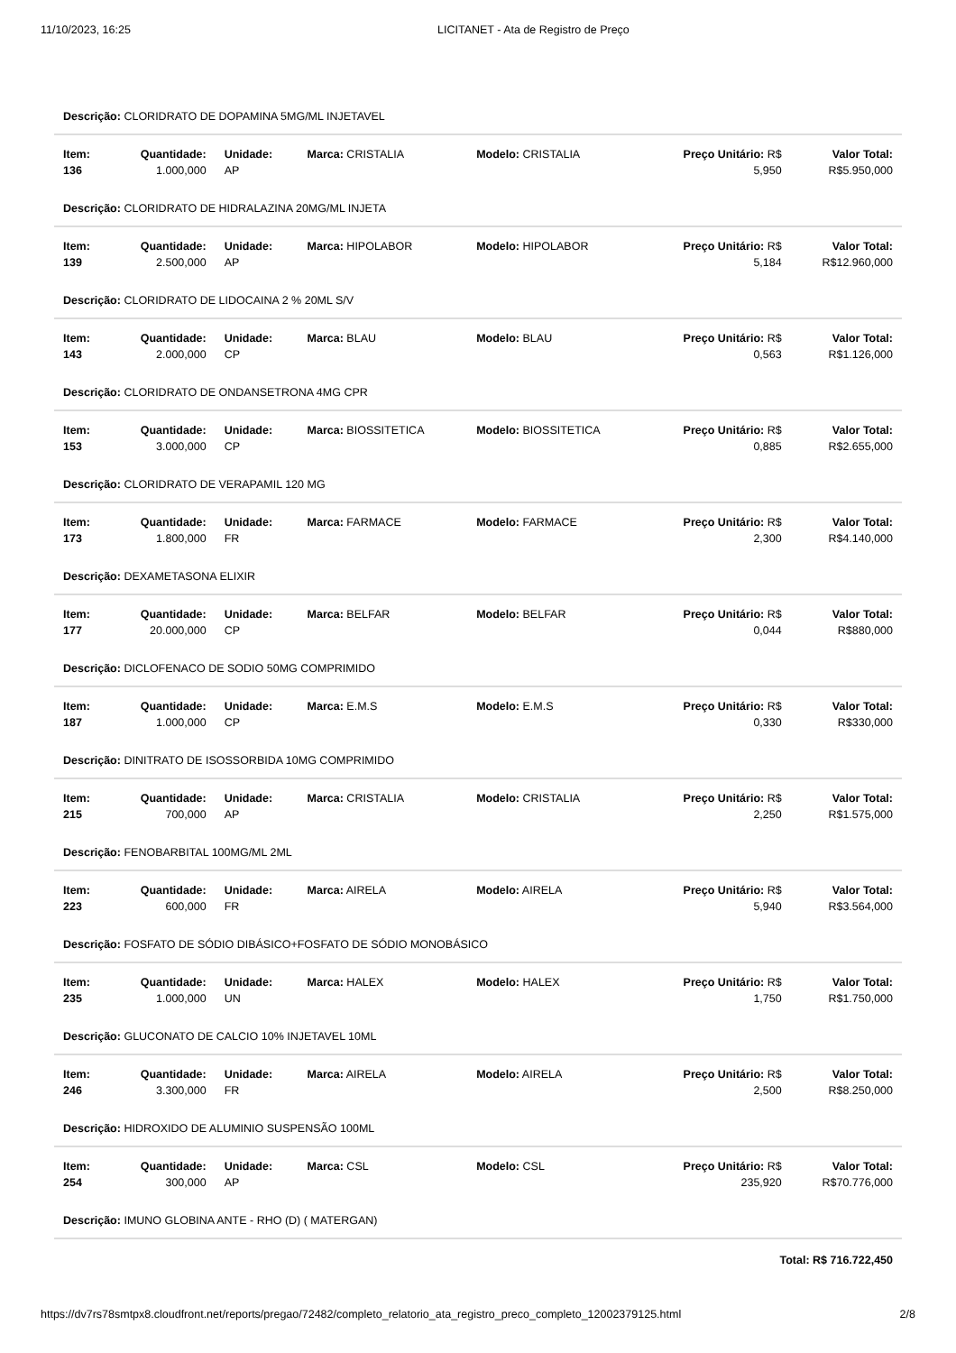11/10/2023, 16:25 LICITANET - Ata de Registro de Preço
| Descrição: CLORIDRATO DE DOPAMINA 5MG/ML INJETAVEL | | | | | | |
| Item: 136 | Quantidade: 1.000,000 | Unidade: AP | Marca: CRISTALIA | Modelo: CRISTALIA | Preço Unitário: R$ 5,950 | Valor Total: R$5.950,000 |
| Descrição: CLORIDRATO DE HIDRALAZINA 20MG/ML INJETA | | | | | | |
| Item: 139 | Quantidade: 2.500,000 | Unidade: AP | Marca: HIPOLABOR | Modelo: HIPOLABOR | Preço Unitário: R$ 5,184 | Valor Total: R$12.960,000 |
| Descrição: CLORIDRATO DE LIDOCAINA 2 % 20ML S/V | | | | | | |
| Item: 143 | Quantidade: 2.000,000 | Unidade: CP | Marca: BLAU | Modelo: BLAU | Preço Unitário: R$ 0,563 | Valor Total: R$1.126,000 |
| Descrição: CLORIDRATO DE ONDANSETRONA 4MG CPR | | | | | | |
| Item: 153 | Quantidade: 3.000,000 | Unidade: CP | Marca: BIOSSITETICA | Modelo: BIOSSITETICA | Preço Unitário: R$ 0,885 | Valor Total: R$2.655,000 |
| Descrição: CLORIDRATO DE VERAPAMIL 120 MG | | | | | | |
| Item: 173 | Quantidade: 1.800,000 | Unidade: FR | Marca: FARMACE | Modelo: FARMACE | Preço Unitário: R$ 2,300 | Valor Total: R$4.140,000 |
| Descrição: DEXAMETASONA ELIXIR | | | | | | |
| Item: 177 | Quantidade: 20.000,000 | Unidade: CP | Marca: BELFAR | Modelo: BELFAR | Preço Unitário: R$ 0,044 | Valor Total: R$880,000 |
| Descrição: DICLOFENACO DE SODIO 50MG COMPRIMIDO | | | | | | |
| Item: 187 | Quantidade: 1.000,000 | Unidade: CP | Marca: E.M.S | Modelo: E.M.S | Preço Unitário: R$ 0,330 | Valor Total: R$330,000 |
| Descrição: DINITRATO DE ISOSSORBIDA 10MG COMPRIMIDO | | | | | | |
| Item: 215 | Quantidade: 700,000 | Unidade: AP | Marca: CRISTALIA | Modelo: CRISTALIA | Preço Unitário: R$ 2,250 | Valor Total: R$1.575,000 |
| Descrição: FENOBARBITAL 100MG/ML 2ML | | | | | | |
| Item: 223 | Quantidade: 600,000 | Unidade: FR | Marca: AIRELA | Modelo: AIRELA | Preço Unitário: R$ 5,940 | Valor Total: R$3.564,000 |
| Descrição: FOSFATO DE SÓDIO DIBÁSICO+FOSFATO DE SÓDIO MONOBÁSICO | | | | | | |
| Item: 235 | Quantidade: 1.000,000 | Unidade: UN | Marca: HALEX | Modelo: HALEX | Preço Unitário: R$ 1,750 | Valor Total: R$1.750,000 |
| Descrição: GLUCONATO DE CALCIO 10% INJETAVEL 10ML | | | | | | |
| Item: 246 | Quantidade: 3.300,000 | Unidade: FR | Marca: AIRELA | Modelo: AIRELA | Preço Unitário: R$ 2,500 | Valor Total: R$8.250,000 |
| Descrição: HIDROXIDO DE ALUMINIO SUSPENSÃO 100ML | | | | | | |
| Item: 254 | Quantidade: 300,000 | Unidade: AP | Marca: CSL | Modelo: CSL | Preço Unitário: R$ 235,920 | Valor Total: R$70.776,000 |
| Descrição: IMUNO GLOBINA ANTE - RHO (D) ( MATERGAN) | | | | | | |
| Total: R$ 716.722,450 | | | | | | |
https://dv7rs78smtpx8.cloudfront.net/reports/pregao/72482/completo_relatorio_ata_registro_preco_completo_12002379125.html 2/8